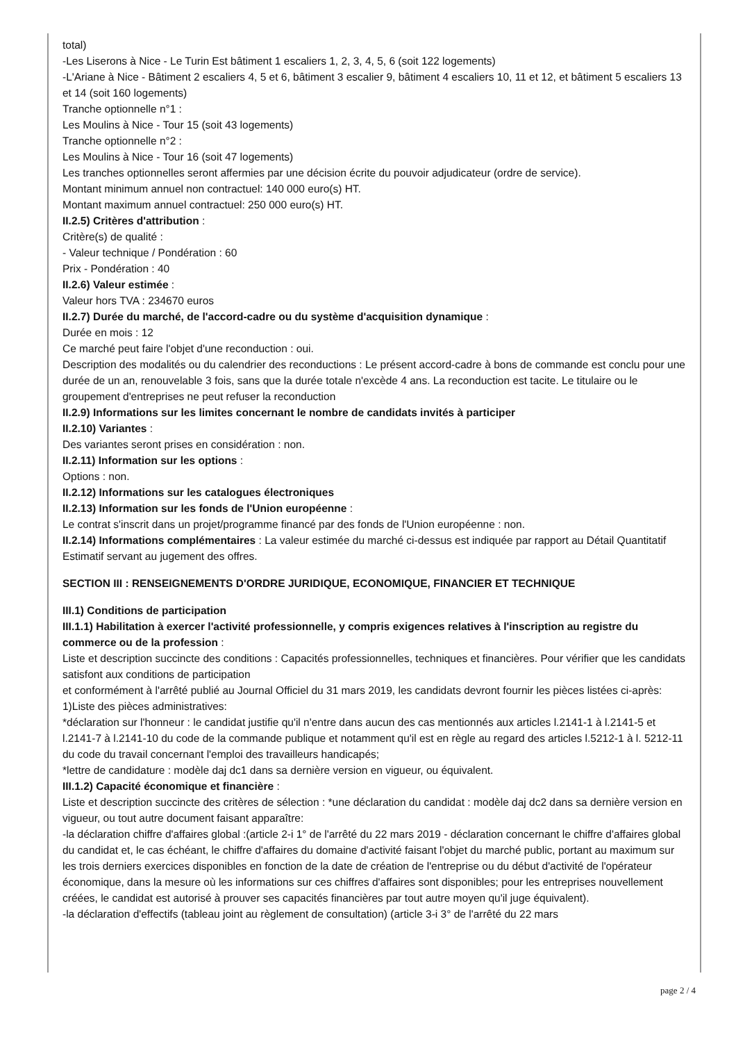total)
-Les Liserons à Nice - Le Turin Est bâtiment 1 escaliers 1, 2, 3, 4, 5, 6 (soit 122 logements)
-L'Ariane à Nice - Bâtiment 2 escaliers 4, 5 et 6, bâtiment 3 escalier 9, bâtiment 4 escaliers 10, 11 et 12, et bâtiment 5 escaliers 13 et 14 (soit 160 logements)
Tranche optionnelle n°1 :
Les Moulins à Nice - Tour 15 (soit 43 logements)
Tranche optionnelle n°2 :
Les Moulins à Nice - Tour 16 (soit 47 logements)
Les tranches optionnelles seront affermies par une décision écrite du pouvoir adjudicateur (ordre de service).
Montant minimum annuel non contractuel: 140 000 euro(s) HT.
Montant maximum annuel contractuel: 250 000 euro(s) HT.
II.2.5) Critères d'attribution :
Critère(s) de qualité :
- Valeur technique / Pondération : 60
Prix - Pondération : 40
II.2.6) Valeur estimée :
Valeur hors TVA : 234670 euros
II.2.7) Durée du marché, de l'accord-cadre ou du système d'acquisition dynamique :
Durée en mois : 12
Ce marché peut faire l'objet d'une reconduction : oui.
Description des modalités ou du calendrier des reconductions : Le présent accord-cadre à bons de commande est conclu pour une durée de un an, renouvelable 3 fois, sans que la durée totale n'excède 4 ans. La reconduction est tacite. Le titulaire ou le groupement d'entreprises ne peut refuser la reconduction
II.2.9) Informations sur les limites concernant le nombre de candidats invités à participer
II.2.10) Variantes :
Des variantes seront prises en considération : non.
II.2.11) Information sur les options :
Options : non.
II.2.12) Informations sur les catalogues électroniques
II.2.13) Information sur les fonds de l'Union européenne :
Le contrat s'inscrit dans un projet/programme financé par des fonds de l'Union européenne : non.
II.2.14) Informations complémentaires : La valeur estimée du marché ci-dessus est indiquée par rapport au Détail Quantitatif Estimatif servant au jugement des offres.
SECTION III : RENSEIGNEMENTS D'ORDRE JURIDIQUE, ECONOMIQUE, FINANCIER ET TECHNIQUE
III.1) Conditions de participation
III.1.1) Habilitation à exercer l'activité professionnelle, y compris exigences relatives à l'inscription au registre du commerce ou de la profession :
Liste et description succincte des conditions : Capacités professionnelles, techniques et financières. Pour vérifier que les candidats satisfont aux conditions de participation
et conformément à l'arrêté publié au Journal Officiel du 31 mars 2019, les candidats devront fournir les pièces listées ci-après:
1)Liste des pièces administratives:
*déclaration sur l'honneur : le candidat justifie qu'il n'entre dans aucun des cas mentionnés aux articles l.2141-1 à l.2141-5 et l.2141-7 à l.2141-10 du code de la commande publique et notamment qu'il est en règle au regard des articles l.5212-1 à l. 5212-11 du code du travail concernant l'emploi des travailleurs handicapés;
*lettre de candidature : modèle daj dc1 dans sa dernière version en vigueur, ou équivalent.
III.1.2) Capacité économique et financière :
Liste et description succincte des critères de sélection : *une déclaration du candidat : modèle daj dc2 dans sa dernière version en vigueur, ou tout autre document faisant apparaître:
-la déclaration chiffre d'affaires global :(article 2-i 1° de l'arrêté du 22 mars 2019 - déclaration concernant le chiffre d'affaires global du candidat et, le cas échéant, le chiffre d'affaires du domaine d'activité faisant l'objet du marché public, portant au maximum sur les trois derniers exercices disponibles en fonction de la date de création de l'entreprise ou du début d'activité de l'opérateur économique, dans la mesure où les informations sur ces chiffres d'affaires sont disponibles; pour les entreprises nouvellement créées, le candidat est autorisé à prouver ses capacités financières par tout autre moyen qu'il juge équivalent).
-la déclaration d'effectifs (tableau joint au règlement de consultation) (article 3-i 3° de l'arrêté du 22 mars
page 2 / 4